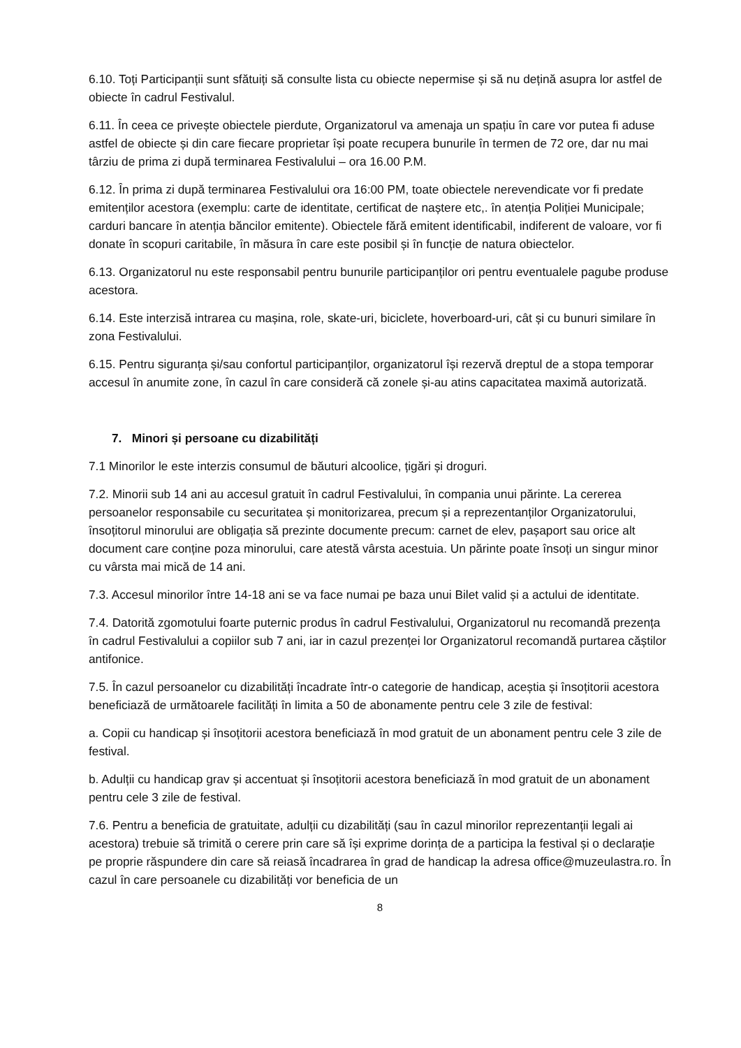6.10. Toți Participanții sunt sfătuiți să consulte lista cu obiecte nepermise și să nu dețină asupra lor astfel de obiecte în cadrul Festivalul.
6.11. În ceea ce privește obiectele pierdute, Organizatorul va amenaja un spațiu în care vor putea fi aduse astfel de obiecte și din care fiecare proprietar își poate recupera bunurile în termen de 72 ore, dar nu mai târziu de prima zi după terminarea Festivalului – ora 16.00 P.M.
6.12. În prima zi după terminarea Festivalului ora 16:00 PM, toate obiectele nerevendicate vor fi predate emitenților acestora (exemplu: carte de identitate, certificat de naștere etc,. în atenția Poliției Municipale; carduri bancare în atenția băncilor emitente). Obiectele fără emitent identificabil, indiferent de valoare, vor fi donate în scopuri caritabile, în măsura în care este posibil și în funcție de natura obiectelor.
6.13. Organizatorul nu este responsabil pentru bunurile participanților ori pentru eventualele pagube produse acestora.
6.14. Este interzisă intrarea cu mașina, role, skate-uri, biciclete, hoverboard-uri, cât și cu bunuri similare în zona Festivalului.
6.15. Pentru siguranța și/sau confortul participanților, organizatorul își rezervă dreptul de a stopa temporar accesul în anumite zone, în cazul în care consideră că zonele și-au atins capacitatea maximă autorizată.
7. Minori și persoane cu dizabilități
7.1 Minorilor le este interzis consumul de băuturi alcoolice, țigări și droguri.
7.2. Minorii sub 14 ani au accesul gratuit în cadrul Festivalului, în compania unui părinte. La cererea persoanelor responsabile cu securitatea și monitorizarea, precum și a reprezentanților Organizatorului, însoțitorul minorului are obligația să prezinte documente precum: carnet de elev, pașaport sau orice alt document care conține poza minorului, care atestă vârsta acestuia. Un părinte poate însoți un singur minor cu vârsta mai mică de 14 ani.
7.3. Accesul minorilor între 14-18 ani se va face numai pe baza unui Bilet valid și a actului de identitate.
7.4. Datorită zgomotului foarte puternic produs în cadrul Festivalului, Organizatorul nu recomandă prezența în cadrul Festivalului a copiilor sub 7 ani, iar in cazul prezenței lor Organizatorul recomandă purtarea căștilor antifonice.
7.5. În cazul persoanelor cu dizabilități încadrate într-o categorie de handicap, aceștia și însoțitorii acestora beneficiază de următoarele facilități în limita a 50 de abonamente pentru cele 3 zile de festival:
a. Copii cu handicap și însoțitorii acestora beneficiază în mod gratuit de un abonament pentru cele 3 zile de festival.
b. Adulții cu handicap grav și accentuat și însoțitorii acestora beneficiază în mod gratuit de un abonament pentru cele 3 zile de festival.
7.6. Pentru a beneficia de gratuitate, adulții cu dizabilități (sau în cazul minorilor reprezentanții legali ai acestora) trebuie să trimită o cerere prin care să își exprime dorința de a participa la festival și o declarație pe proprie răspundere din care să reiasă încadrarea în grad de handicap la adresa office@muzeulastra.ro. În cazul în care persoanele cu dizabilități vor beneficia de un
8